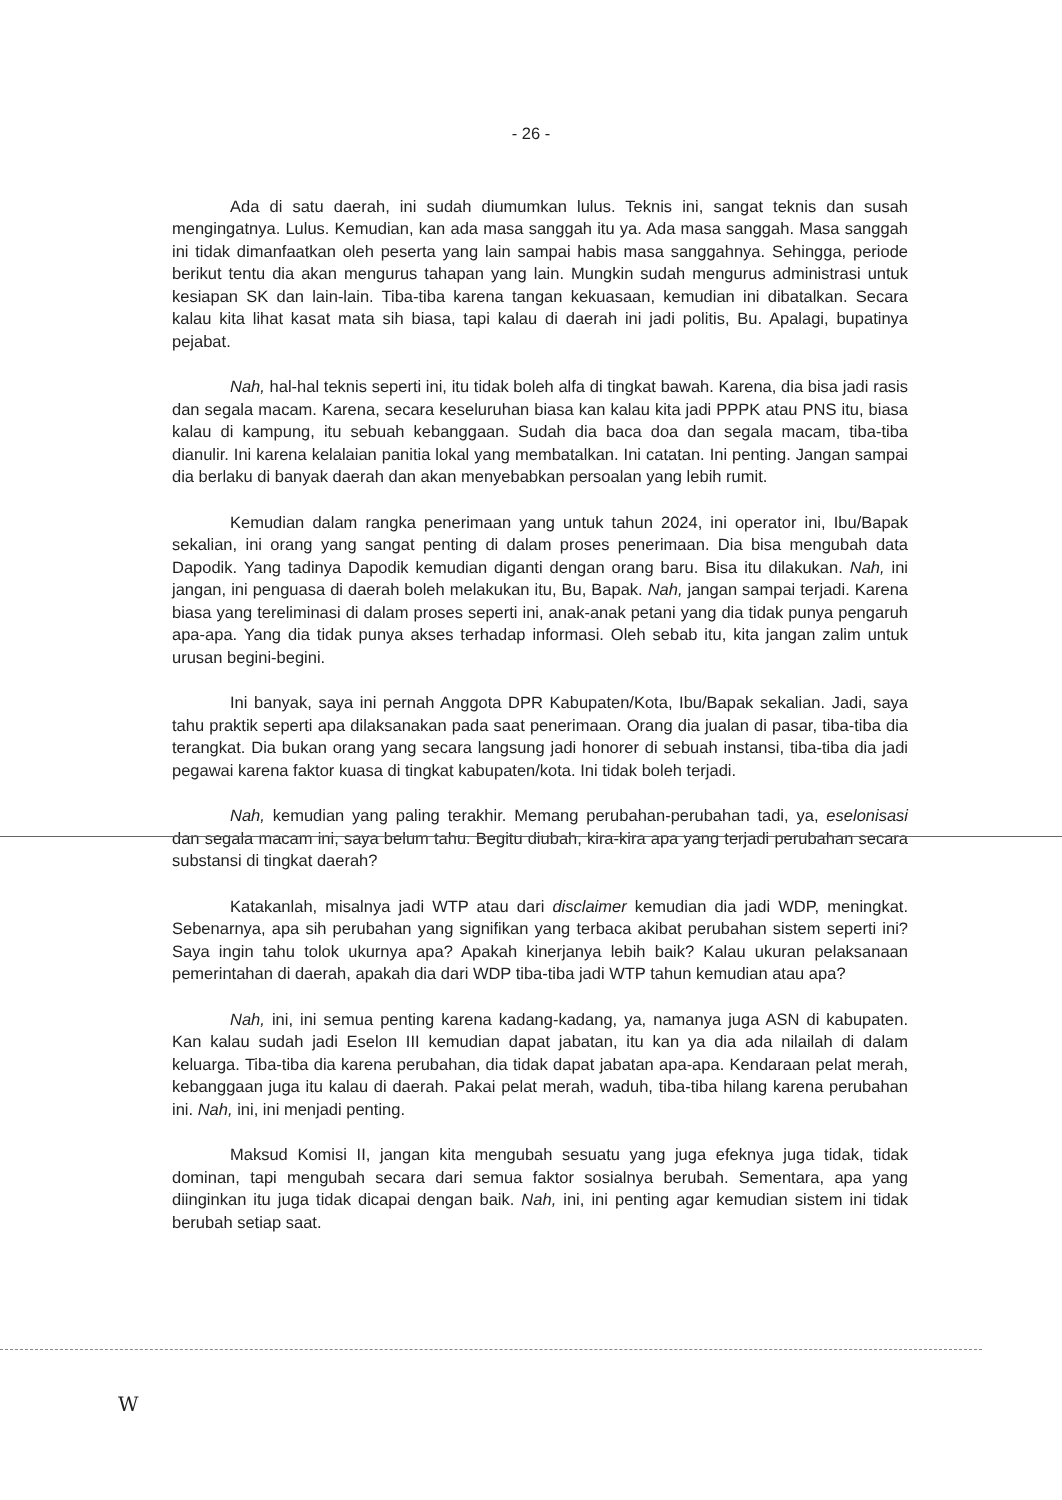- 26 -
Ada di satu daerah, ini sudah diumumkan lulus. Teknis ini, sangat teknis dan susah mengingatnya. Lulus. Kemudian, kan ada masa sanggah itu ya. Ada masa sanggah. Masa sanggah ini tidak dimanfaatkan oleh peserta yang lain sampai habis masa sanggahnya. Sehingga, periode berikut tentu dia akan mengurus tahapan yang lain. Mungkin sudah mengurus administrasi untuk kesiapan SK dan lain-lain. Tiba-tiba karena tangan kekuasaan, kemudian ini dibatalkan. Secara kalau kita lihat kasat mata sih biasa, tapi kalau di daerah ini jadi politis, Bu. Apalagi, bupatinya pejabat.
Nah, hal-hal teknis seperti ini, itu tidak boleh alfa di tingkat bawah. Karena, dia bisa jadi rasis dan segala macam. Karena, secara keseluruhan biasa kan kalau kita jadi PPPK atau PNS itu, biasa kalau di kampung, itu sebuah kebanggaan. Sudah dia baca doa dan segala macam, tiba-tiba dianulir. Ini karena kelalaian panitia lokal yang membatalkan. Ini catatan. Ini penting. Jangan sampai dia berlaku di banyak daerah dan akan menyebabkan persoalan yang lebih rumit.
Kemudian dalam rangka penerimaan yang untuk tahun 2024, ini operator ini, Ibu/Bapak sekalian, ini orang yang sangat penting di dalam proses penerimaan. Dia bisa mengubah data Dapodik. Yang tadinya Dapodik kemudian diganti dengan orang baru. Bisa itu dilakukan. Nah, ini jangan, ini penguasa di daerah boleh melakukan itu, Bu, Bapak. Nah, jangan sampai terjadi. Karena biasa yang tereliminasi di dalam proses seperti ini, anak-anak petani yang dia tidak punya pengaruh apa-apa. Yang dia tidak punya akses terhadap informasi. Oleh sebab itu, kita jangan zalim untuk urusan begini-begini.
Ini banyak, saya ini pernah Anggota DPR Kabupaten/Kota, Ibu/Bapak sekalian. Jadi, saya tahu praktik seperti apa dilaksanakan pada saat penerimaan. Orang dia jualan di pasar, tiba-tiba dia terangkat. Dia bukan orang yang secara langsung jadi honorer di sebuah instansi, tiba-tiba dia jadi pegawai karena faktor kuasa di tingkat kabupaten/kota. Ini tidak boleh terjadi.
Nah, kemudian yang paling terakhir. Memang perubahan-perubahan tadi, ya, eselonisasi dan segala macam ini, saya belum tahu. Begitu diubah, kira-kira apa yang terjadi perubahan secara substansi di tingkat daerah?
Katakanlah, misalnya jadi WTP atau dari disclaimer kemudian dia jadi WDP, meningkat. Sebenarnya, apa sih perubahan yang signifikan yang terbaca akibat perubahan sistem seperti ini? Saya ingin tahu tolok ukurnya apa? Apakah kinerjanya lebih baik? Kalau ukuran pelaksanaan pemerintahan di daerah, apakah dia dari WDP tiba-tiba jadi WTP tahun kemudian atau apa?
Nah, ini, ini semua penting karena kadang-kadang, ya, namanya juga ASN di kabupaten. Kan kalau sudah jadi Eselon III kemudian dapat jabatan, itu kan ya dia ada nilailah di dalam keluarga. Tiba-tiba dia karena perubahan, dia tidak dapat jabatan apa-apa. Kendaraan pelat merah, kebanggaan juga itu kalau di daerah. Pakai pelat merah, waduh, tiba-tiba hilang karena perubahan ini. Nah, ini, ini menjadi penting.
Maksud Komisi II, jangan kita mengubah sesuatu yang juga efeknya juga tidak, tidak dominan, tapi mengubah secara dari semua faktor sosialnya berubah. Sementara, apa yang diinginkan itu juga tidak dicapai dengan baik. Nah, ini, ini penting agar kemudian sistem ini tidak berubah setiap saat.
W